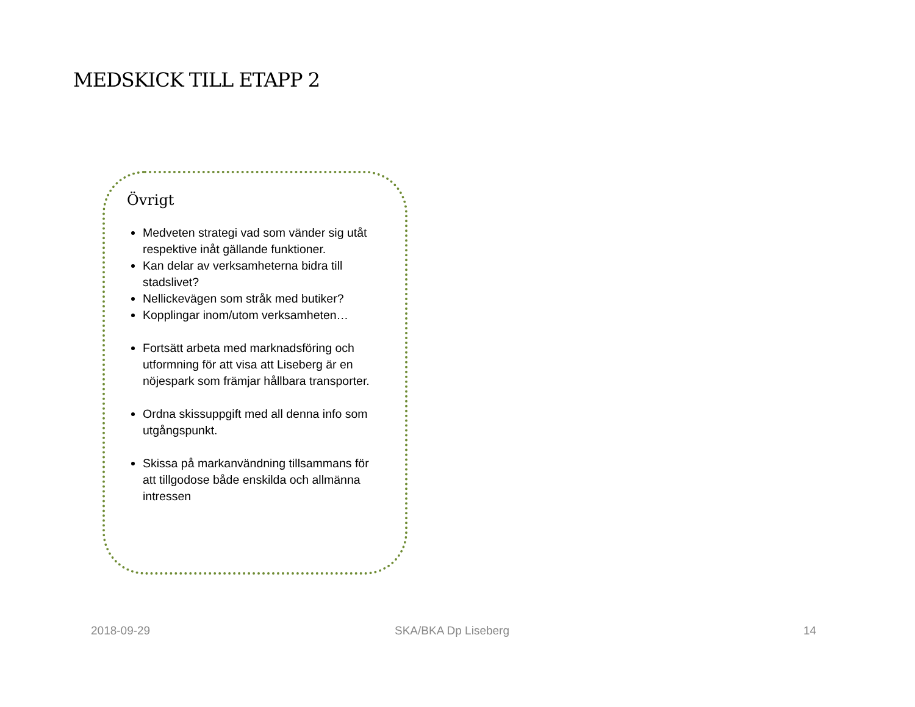MEDSKICK TILL ETAPP 2
Övrigt
Medveten strategi vad som vänder sig utåt respektive inåt gällande funktioner.
Kan delar av verksamheterna bidra till stadslivet?
Nellickevägen som stråk med butiker?
Kopplingar inom/utom verksamheten…
Fortsätt arbeta med marknadsföring och utformning för att visa att Liseberg är en nöjespark som främjar hållbara transporter.
Ordna skissuppgift med all denna info som utgångspunkt.
Skissa på markanvändning tillsammans för att tillgodose både enskilda och allmänna intressen
2018-09-29 SKA/BKA Dp Liseberg 14